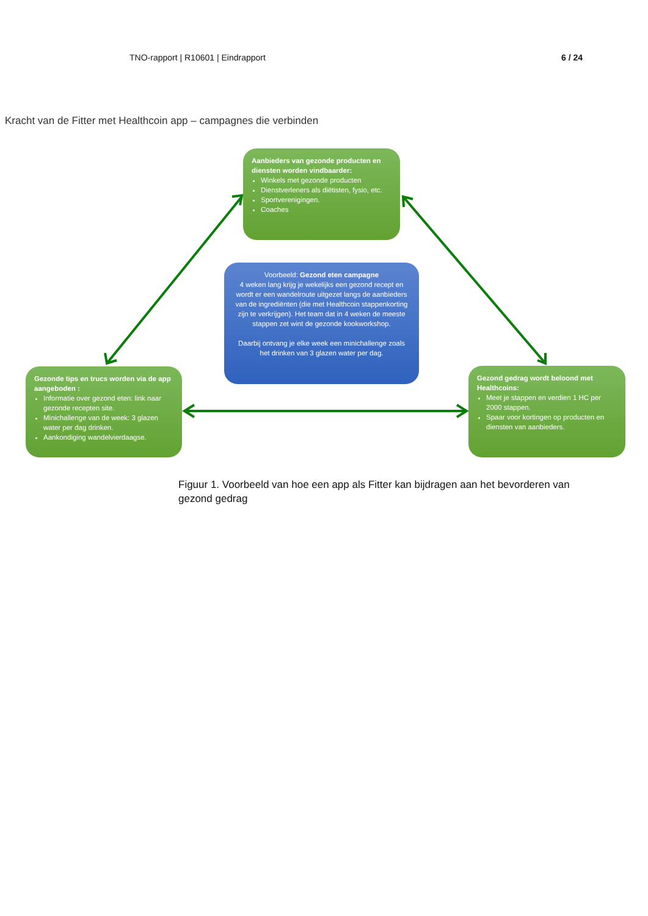TNO-rapport | R10601 | Eindrapport 6 / 24
Kracht van de Fitter met Healthcoin app – campagnes die verbinden
Aanbieders van gezonde producten en diensten worden vindbaarder:
Winkels met gezonde producten
Dienstverleners als diëtisten, fysio, etc.
Sportverenigingen.
Coaches
Voorbeeld: Gezond eten campagne
4 weken lang krijg je wekelijks een gezond recept en wordt er een wandelroute uitgezet langs de aanbieders van de ingrediënten (die met Healthcoin stappenkorting zijn te verkrijgen). Het team dat in 4 weken de meeste stappen zet wint de gezonde kookworkshop.
Daarbij ontvang je elke week een minichallenge zoals het drinken van 3 glazen water per dag.
Gezonde tips en trucs worden via de app aangeboden :
Informatie over gezond eten: link naar gezonde recepten site.
Minichallenge van de week: 3 glazen water per dag drinken.
Aankondiging wandelvierdaagse.
Gezond gedrag wordt beloond met Healthcoins:
Meet je stappen en verdien 1 HC per 2000 stappen.
Spaar voor kortingen op producten en diensten van aanbieders.
Figuur 1. Voorbeeld van hoe een app als Fitter kan bijdragen aan het bevorderen van gezond gedrag